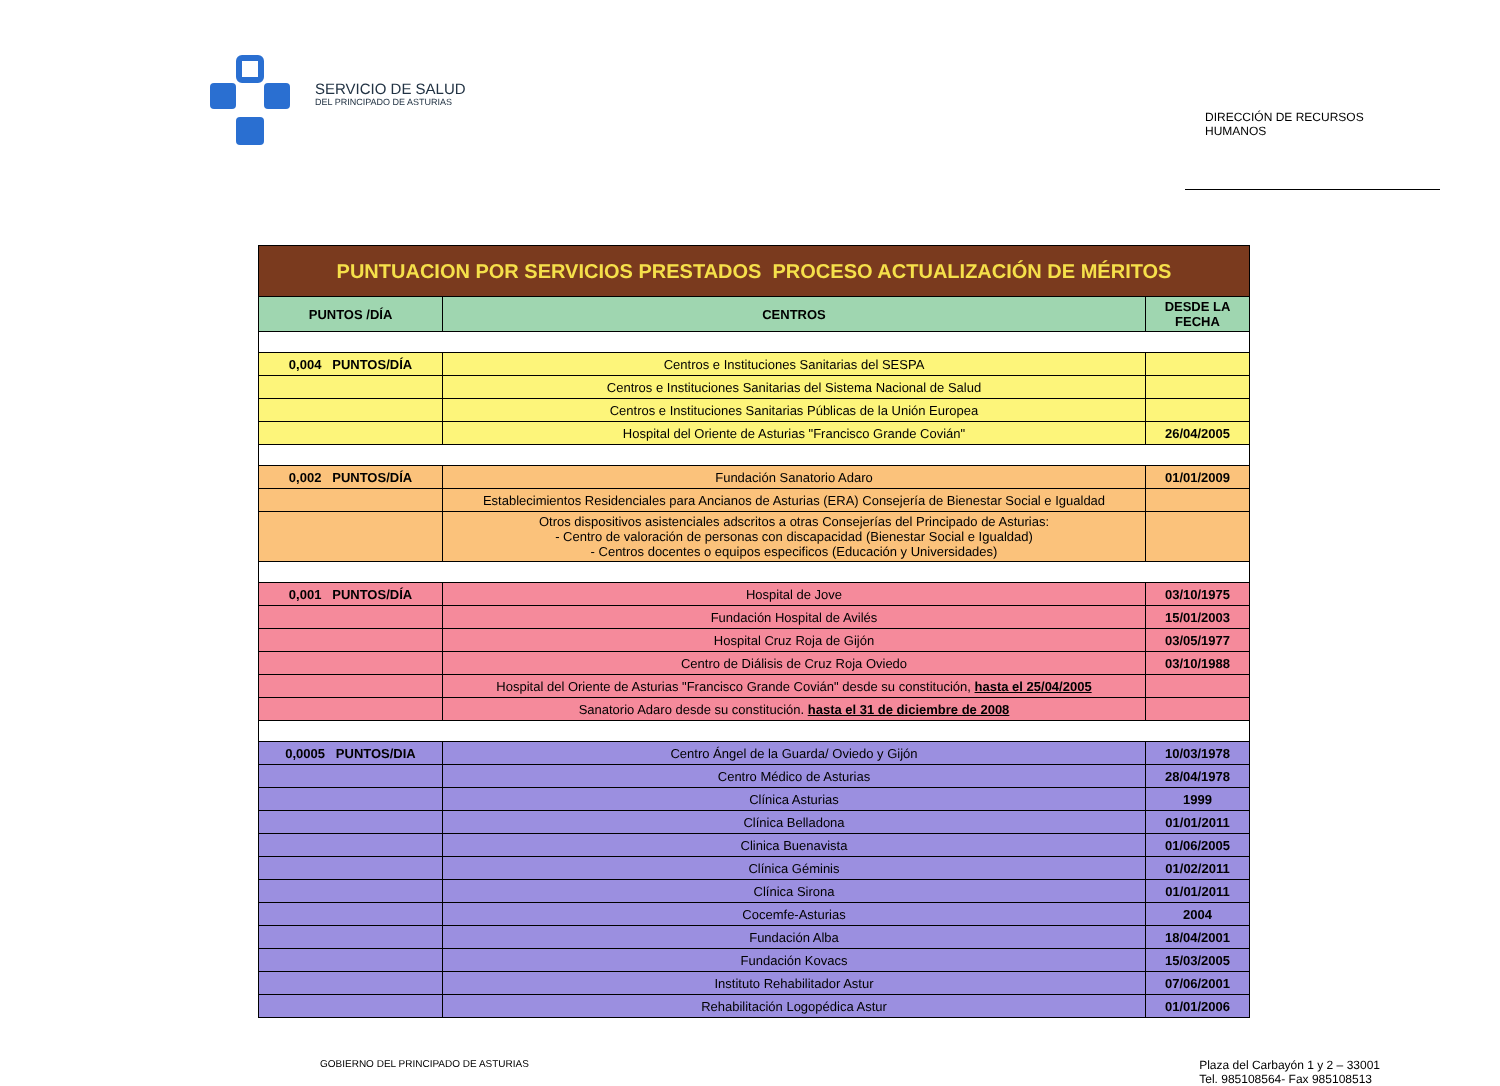SERVICIO DE SALUD
DEL PRINCIPADO DE ASTURIAS
DIRECCIÓN DE RECURSOS HUMANOS
| PUNTUACION POR SERVICIOS PRESTADOS PROCESO ACTUALIZACIÓN DE MÉRITOS | | |
| PUNTOS /DÍA | CENTROS | DESDE LA FECHA |
| 0,004 PUNTOS/DÍA | Centros e Instituciones Sanitarias del SESPA | |
| | Centros e Instituciones Sanitarias del Sistema Nacional de Salud | |
| | Centros e Instituciones Sanitarias Públicas de la Unión Europea | |
| | Hospital del Oriente de Asturias "Francisco Grande Covián" | 26/04/2005 |
| 0,002 PUNTOS/DÍA | Fundación Sanatorio Adaro | 01/01/2009 |
| | Establecimientos Residenciales para Ancianos de Asturias (ERA) Consejería de Bienestar Social e Igualdad | |
| | Otros dispositivos asistenciales adscritos a otras Consejerías del Principado de Asturias: - Centro de valoración de personas con discapacidad (Bienestar Social e Igualdad) - Centros docentes o equipos especificos (Educación y Universidades) | |
| 0,001 PUNTOS/DÍA | Hospital de Jove | 03/10/1975 |
| | Fundación Hospital de Avilés | 15/01/2003 |
| | Hospital Cruz Roja de Gijón | 03/05/1977 |
| | Centro de Diálisis de Cruz Roja Oviedo | 03/10/1988 |
| | Hospital del Oriente de Asturias "Francisco Grande Covián" desde su constitución, hasta el 25/04/2005 | |
| | Sanatorio Adaro desde su constitución. hasta el 31 de diciembre de 2008 | |
| 0,0005 PUNTOS/DIA | Centro Ángel de la Guarda/ Oviedo y Gijón | 10/03/1978 |
| | Centro Médico de Asturias | 28/04/1978 |
| | Clínica Asturias | 1999 |
| | Clínica Belladona | 01/01/2011 |
| | Clinica Buenavista | 01/06/2005 |
| | Clínica Géminis | 01/02/2011 |
| | Clínica Sirona | 01/01/2011 |
| | Cocemfe-Asturias | 2004 |
| | Fundación Alba | 18/04/2001 |
| | Fundación Kovacs | 15/03/2005 |
| | Instituto Rehabilitador Astur | 07/06/2001 |
| | Rehabilitación Logopédica Astur | 01/01/2006 |
GOBIERNO DEL PRINCIPADO DE ASTURIAS
Plaza del Carbayón 1 y 2 – 33001
Tel. 985108564- Fax 985108513